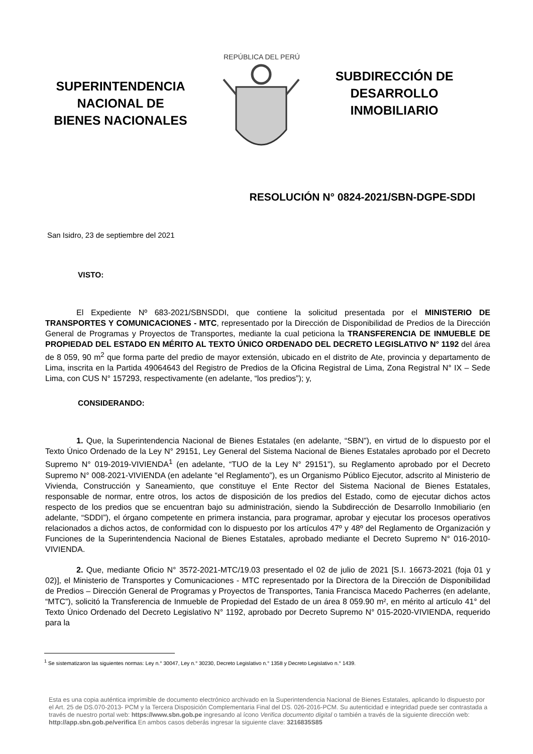SUPERINTENDENCIA
NACIONAL DE
BIENES NACIONALES
REPÚBLICA DEL PERÚ
SUBDIRECCIÓN DE
DESARROLLO
INMOBILIARIO
RESOLUCIÓN N° 0824-2021/SBN-DGPE-SDDI
San Isidro, 23 de septiembre del 2021
VISTO:
El Expediente Nº 683-2021/SBNSDDI, que contiene la solicitud presentada por el MINISTERIO DE TRANSPORTES Y COMUNICACIONES - MTC, representado por la Dirección de Disponibilidad de Predios de la Dirección General de Programas y Proyectos de Transportes, mediante la cual peticiona la TRANSFERENCIA DE INMUEBLE DE PROPIEDAD DEL ESTADO EN MÉRITO AL TEXTO ÚNICO ORDENADO DEL DECRETO LEGISLATIVO N° 1192 del área de 8 059, 90 m<sup>2</sup> que forma parte del predio de mayor extensión, ubicado en el distrito de Ate, provincia y departamento de Lima, inscrita en la Partida 49064643 del Registro de Predios de la Oficina Registral de Lima, Zona Registral N° IX – Sede Lima, con CUS N° 157293, respectivamente (en adelante, “los predios”); y,
CONSIDERANDO:
1. Que, la Superintendencia Nacional de Bienes Estatales (en adelante, “SBN”), en virtud de lo dispuesto por el Texto Único Ordenado de la Ley N° 29151, Ley General del Sistema Nacional de Bienes Estatales aprobado por el Decreto Supremo N° 019-2019-VIVIENDA<sup>1</sup> (en adelante, “TUO de la Ley N° 29151”), su Reglamento aprobado por el Decreto Supremo N° 008-2021-VIVIENDA (en adelante “el Reglamento”), es un Organismo Público Ejecutor, adscrito al Ministerio de Vivienda, Construcción y Saneamiento, que constituye el Ente Rector del Sistema Nacional de Bienes Estatales, responsable de normar, entre otros, los actos de disposición de los predios del Estado, como de ejecutar dichos actos respecto de los predios que se encuentran bajo su administración, siendo la Subdirección de Desarrollo Inmobiliario (en adelante, “SDDI”), el órgano competente en primera instancia, para programar, aprobar y ejecutar los procesos operativos relacionados a dichos actos, de conformidad con lo dispuesto por los artículos 47º y 48º del Reglamento de Organización y Funciones de la Superintendencia Nacional de Bienes Estatales, aprobado mediante el Decreto Supremo N° 016-2010-VIVIENDA.
2. Que, mediante Oficio N° 3572-2021-MTC/19.03 presentado el 02 de julio de 2021 [S.I. 16673-2021 (foja 01 y 02)], el Ministerio de Transportes y Comunicaciones - MTC representado por la Directora de la Dirección de Disponibilidad de Predios – Dirección General de Programas y Proyectos de Transportes, Tania Francisca Macedo Pacherres (en adelante, “MTC”), solicitó la Transferencia de Inmueble de Propiedad del Estado de un área 8 059.90 m², en mérito al artículo 41° del Texto Único Ordenado del Decreto Legislativo N° 1192, aprobado por Decreto Supremo N° 015-2020-VIVIENDA, requerido para la
<sup>1</sup> Se sistematizaron las siguientes normas: Ley n.° 30047, Ley n.° 30230, Decreto Legislativo n.° 1358 y Decreto Legislativo n.° 1439.
Esta es una copia auténtica imprimible de documento electrónico archivado en la Superintendencia Nacional de Bienes Estatales, aplicando lo dispuesto por el Art. 25 de DS.070-2013- PCM y la Tercera Disposición Complementaria Final del DS. 026-2016-PCM. Su autenticidad e integridad puede ser contrastada a través de nuestro portal web: https://www.sbn.gob.pe ingresando al ícono Verifica documento digital o también a través de la siguiente dirección web: http://app.sbn.gob.pe/verifica En ambos casos deberás ingresar la siguiente clave: 3216835S85